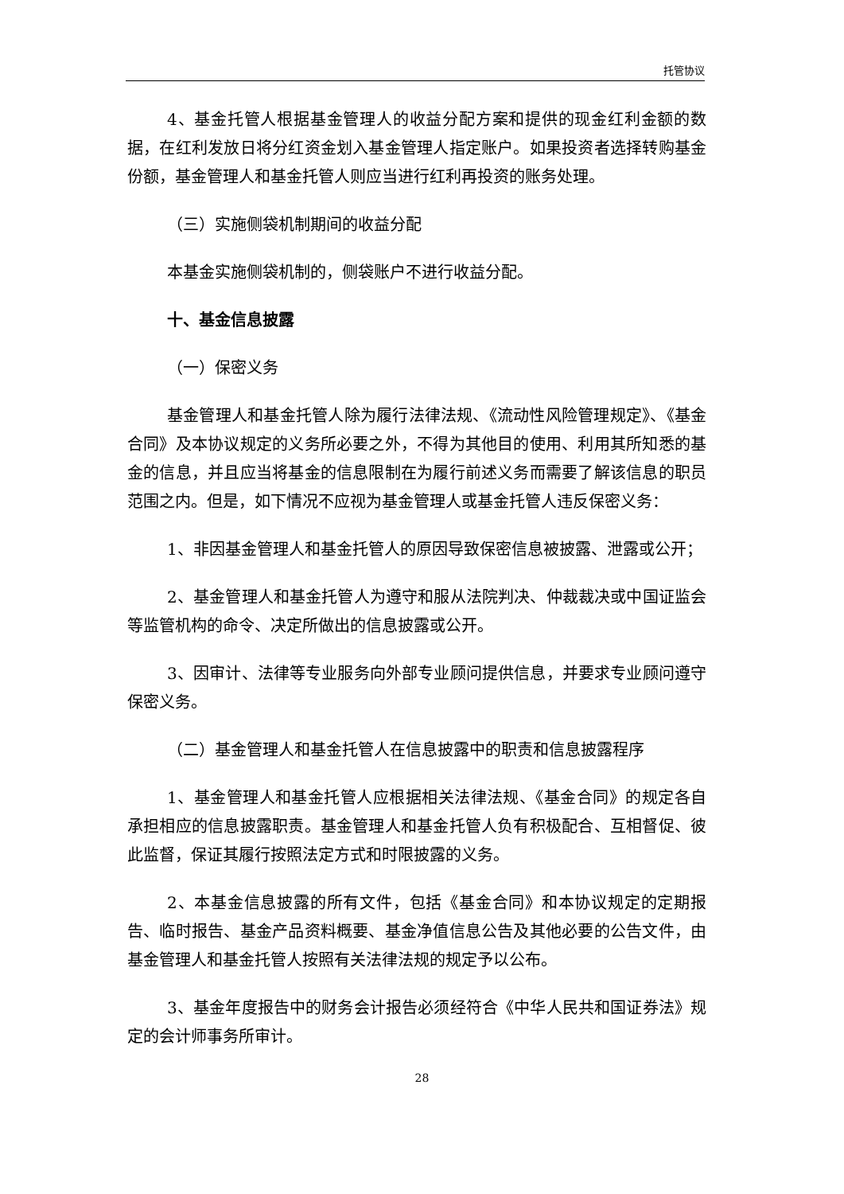托管协议
4、基金托管人根据基金管理人的收益分配方案和提供的现金红利金额的数据，在红利发放日将分红资金划入基金管理人指定账户。如果投资者选择转购基金份额，基金管理人和基金托管人则应当进行红利再投资的账务处理。
（三）实施侧袋机制期间的收益分配
本基金实施侧袋机制的，侧袋账户不进行收益分配。
十、基金信息披露
（一）保密义务
基金管理人和基金托管人除为履行法律法规、《流动性风险管理规定》、《基金合同》及本协议规定的义务所必要之外，不得为其他目的使用、利用其所知悉的基金的信息，并且应当将基金的信息限制在为履行前述义务而需要了解该信息的职员范围之内。但是，如下情况不应视为基金管理人或基金托管人违反保密义务：
1、非因基金管理人和基金托管人的原因导致保密信息被披露、泄露或公开；
2、基金管理人和基金托管人为遵守和服从法院判决、仲裁裁决或中国证监会等监管机构的命令、决定所做出的信息披露或公开。
3、因审计、法律等专业服务向外部专业顾问提供信息，并要求专业顾问遵守保密义务。
（二）基金管理人和基金托管人在信息披露中的职责和信息披露程序
1、基金管理人和基金托管人应根据相关法律法规、《基金合同》的规定各自承担相应的信息披露职责。基金管理人和基金托管人负有积极配合、互相督促、彼此监督，保证其履行按照法定方式和时限披露的义务。
2、本基金信息披露的所有文件，包括《基金合同》和本协议规定的定期报告、临时报告、基金产品资料概要、基金净值信息公告及其他必要的公告文件，由基金管理人和基金托管人按照有关法律法规的规定予以公布。
3、基金年度报告中的财务会计报告必须经符合《中华人民共和国证券法》规定的会计师事务所审计。
28